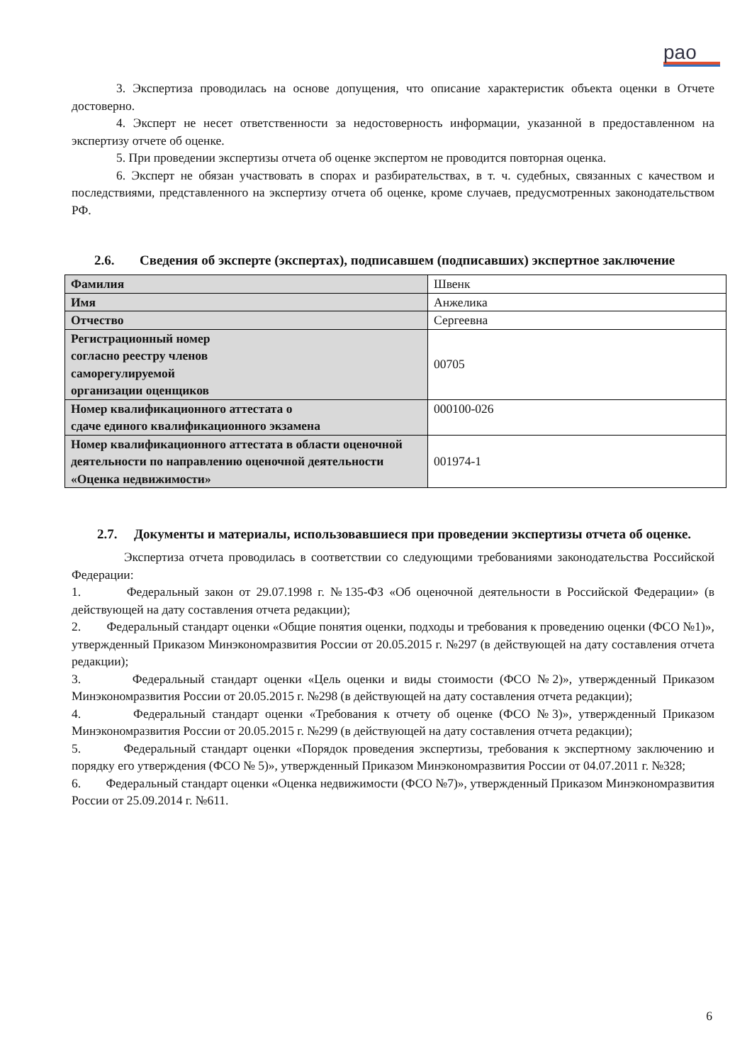рао
3. Экспертиза проводилась на основе допущения, что описание характеристик объекта оценки в Отчете достоверно.
4. Эксперт не несет ответственности за недостоверность информации, указанной в предоставленном на экспертизу отчете об оценке.
5. При проведении экспертизы отчета об оценке экспертом не проводится повторная оценка.
6. Эксперт не обязан участвовать в спорах и разбирательствах, в т. ч. судебных, связанных с качеством и последствиями, представленного на экспертизу отчета об оценке, кроме случаев, предусмотренных законодательством РФ.
2.6. Сведения об эксперте (экспертах), подписавшем (подписавших) экспертное заключение
| Фамилия | Швенк |
| Имя | Анжелика |
| Отчество | Сергеевна |
| Регистрационный номер согласно реестру членов саморегулируемой организации оценщиков | 00705 |
| Номер квалификационного аттестата о сдаче единого квалификационного экзамена | 000100-026 |
| Номер квалификационного аттестата в области оценочной деятельности по направлению оценочной деятельности «Оценка недвижимости» | 001974-1 |
2.7. Документы и материалы, использовавшиеся при проведении экспертизы отчета об оценке.
Экспертиза отчета проводилась в соответствии со следующими требованиями законодательства Российской Федерации:
1. Федеральный закон от 29.07.1998 г. №135-ФЗ «Об оценочной деятельности в Российской Федерации» (в действующей на дату составления отчета редакции);
2. Федеральный стандарт оценки «Общие понятия оценки, подходы и требования к проведению оценки (ФСО №1)», утвержденный Приказом Минэкономразвития России от 20.05.2015 г. №297 (в действующей на дату составления отчета редакции);
3. Федеральный стандарт оценки «Цель оценки и виды стоимости (ФСО №2)», утвержденный Приказом Минэкономразвития России от 20.05.2015 г. №298 (в действующей на дату составления отчета редакции);
4. Федеральный стандарт оценки «Требования к отчету об оценке (ФСО №3)», утвержденный Приказом Минэкономразвития России от 20.05.2015 г. №299 (в действующей на дату составления отчета редакции);
5. Федеральный стандарт оценки «Порядок проведения экспертизы, требования к экспертному заключению и порядку его утверждения (ФСО № 5)», утвержденный Приказом Минэкономразвития России от 04.07.2011 г. №328;
6. Федеральный стандарт оценки «Оценка недвижимости (ФСО №7)», утвержденный Приказом Минэкономразвития России от 25.09.2014 г. №611.
6